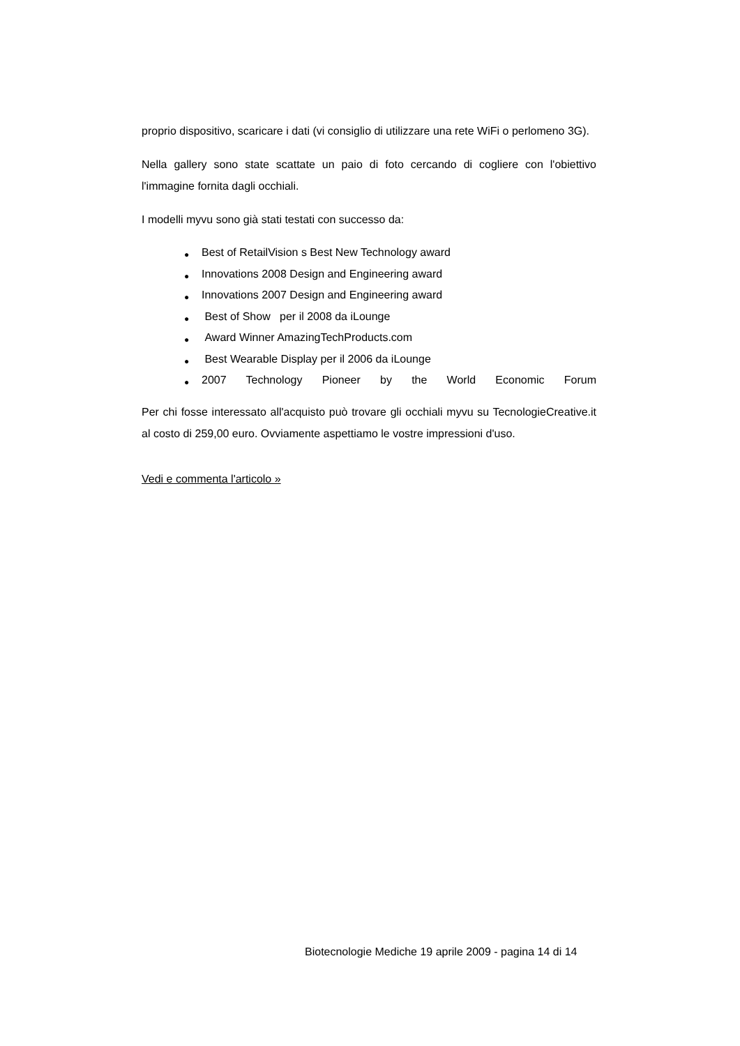proprio dispositivo, scaricare i dati (vi consiglio di utilizzare una rete WiFi o perlomeno 3G).
Nella gallery sono state scattate un paio di foto cercando di cogliere con l'obiettivo l'immagine fornita dagli occhiali.
I modelli myvu sono già stati testati con successo da:
● Best of RetailVision s Best New Technology award
● Innovations 2008 Design and Engineering award
● Innovations 2007 Design and Engineering award
● Best of Show per il 2008 da iLounge
● Award Winner AmazingTechProducts.com
● Best Wearable Display per il 2006 da iLounge
● 2007 Technology Pioneer by the World Economic Forum
Per chi fosse interessato all'acquisto può trovare gli occhiali myvu su TecnologieCreative.it al costo di 259,00 euro. Ovviamente aspettiamo le vostre impressioni d'uso.
Vedi e commenta l'articolo »
Biotecnologie Mediche 19 aprile 2009 - pagina 14 di 14